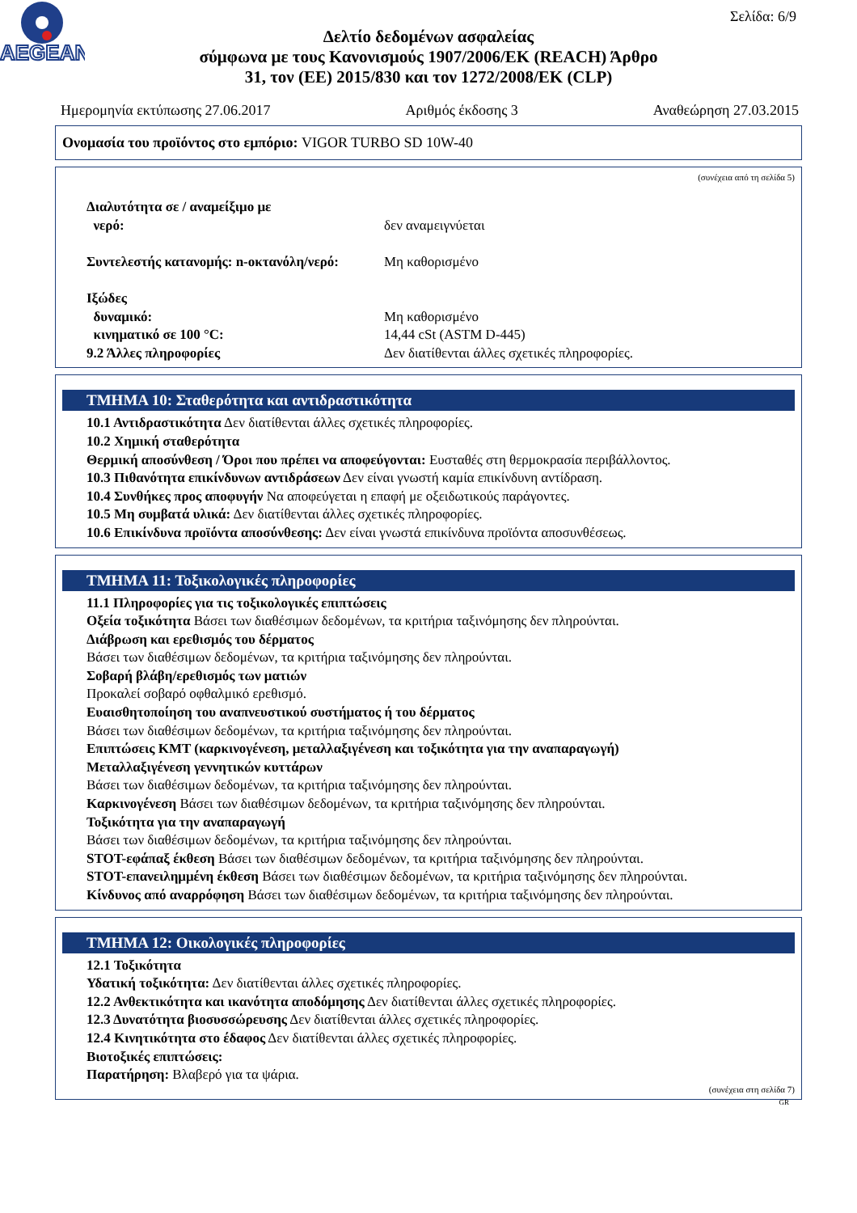AEGEAN
Σελίδα: 6/9
Δελτίο δεδομένων ασφαλείας
σύμφωνα με τους Κανονισμούς 1907/2006/ΕΚ (REACH) Άρθρο
31, τον (ΕΕ) 2015/830 και τον 1272/2008/ΕΚ (CLP)
Ημερομηνία εκτύπωσης 27.06.2017 Αριθμός έκδοσης 3 Αναθεώρηση 27.03.2015
Ονομασία του προϊόντος στο εμπόριο: VIGOR TURBO SD 10W-40
(συνέχεια από τη σελίδα 5)
Διαλυτότητα σε / αναμείξιμο με
νερό: δεν αναμειγνύεται
Συντελεστής κατανομής: n-οκτανόλη/νερό: Μη καθορισμένο
Ιξώδες
δυναμικό: Μη καθορισμένο
κινηματικό σε 100 °C: 14,44 cSt (ASTM D-445)
9.2 Άλλες πληροφορίες Δεν διατίθενται άλλες σχετικές πληροφορίες.
ΤΜΗΜΑ 10: Σταθερότητα και αντιδραστικότητα
10.1 Αντιδραστικότητα Δεν διατίθενται άλλες σχετικές πληροφορίες.
10.2 Χημική σταθερότητα
Θερμική αποσύνθεση / Όροι που πρέπει να αποφεύγονται: Ευσταθές στη θερμοκρασία περιβάλλοντος.
10.3 Πιθανότητα επικίνδυνων αντιδράσεων Δεν είναι γνωστή καμία επικίνδυνη αντίδραση.
10.4 Συνθήκες προς αποφυγήν Να αποφεύγεται η επαφή με οξειδωτικούς παράγοντες.
10.5 Μη συμβατά υλικά: Δεν διατίθενται άλλες σχετικές πληροφορίες.
10.6 Επικίνδυνα προϊόντα αποσύνθεσης: Δεν είναι γνωστά επικίνδυνα προϊόντα αποσυνθέσεως.
ΤΜΗΜΑ 11: Τοξικολογικές πληροφορίες
11.1 Πληροφορίες για τις τοξικολογικές επιπτώσεις
Οξεία τοξικότητα Βάσει των διαθέσιμων δεδομένων, τα κριτήρια ταξινόμησης δεν πληρούνται.
Διάβρωση και ερεθισμός του δέρματος
Βάσει των διαθέσιμων δεδομένων, τα κριτήρια ταξινόμησης δεν πληρούνται.
Σοβαρή βλάβη/ερεθισμός των ματιών
Προκαλεί σοβαρό οφθαλμικό ερεθισμό.
Ευαισθητοποίηση του αναπνευστικού συστήματος ή του δέρματος
Βάσει των διαθέσιμων δεδομένων, τα κριτήρια ταξινόμησης δεν πληρούνται.
Επιπτώσεις ΚΜΤ (καρκινογένεση, μεταλλαξιγένεση και τοξικότητα για την αναπαραγωγή)
Μεταλλαξιγένεση γεννητικών κυττάρων
Βάσει των διαθέσιμων δεδομένων, τα κριτήρια ταξινόμησης δεν πληρούνται.
Καρκινογένεση Βάσει των διαθέσιμων δεδομένων, τα κριτήρια ταξινόμησης δεν πληρούνται.
Τοξικότητα για την αναπαραγωγή
Βάσει των διαθέσιμων δεδομένων, τα κριτήρια ταξινόμησης δεν πληρούνται.
STOT-εφάπαξ έκθεση Βάσει των διαθέσιμων δεδομένων, τα κριτήρια ταξινόμησης δεν πληρούνται.
STOT-επανειλημμένη έκθεση Βάσει των διαθέσιμων δεδομένων, τα κριτήρια ταξινόμησης δεν πληρούνται.
Κίνδυνος από αναρρόφηση Βάσει των διαθέσιμων δεδομένων, τα κριτήρια ταξινόμησης δεν πληρούνται.
ΤΜΗΜΑ 12: Οικολογικές πληροφορίες
12.1 Τοξικότητα
Υδατική τοξικότητα: Δεν διατίθενται άλλες σχετικές πληροφορίες.
12.2 Ανθεκτικότητα και ικανότητα αποδόμησης Δεν διατίθενται άλλες σχετικές πληροφορίες.
12.3 Δυνατότητα βιοσυσσώρευσης Δεν διατίθενται άλλες σχετικές πληροφορίες.
12.4 Κινητικότητα στο έδαφος Δεν διατίθενται άλλες σχετικές πληροφορίες.
Βιοτοξικές επιπτώσεις:
Παρατήρηση: Βλαβερό για τα ψάρια.
(συνέχεια στη σελίδα 7)
GR